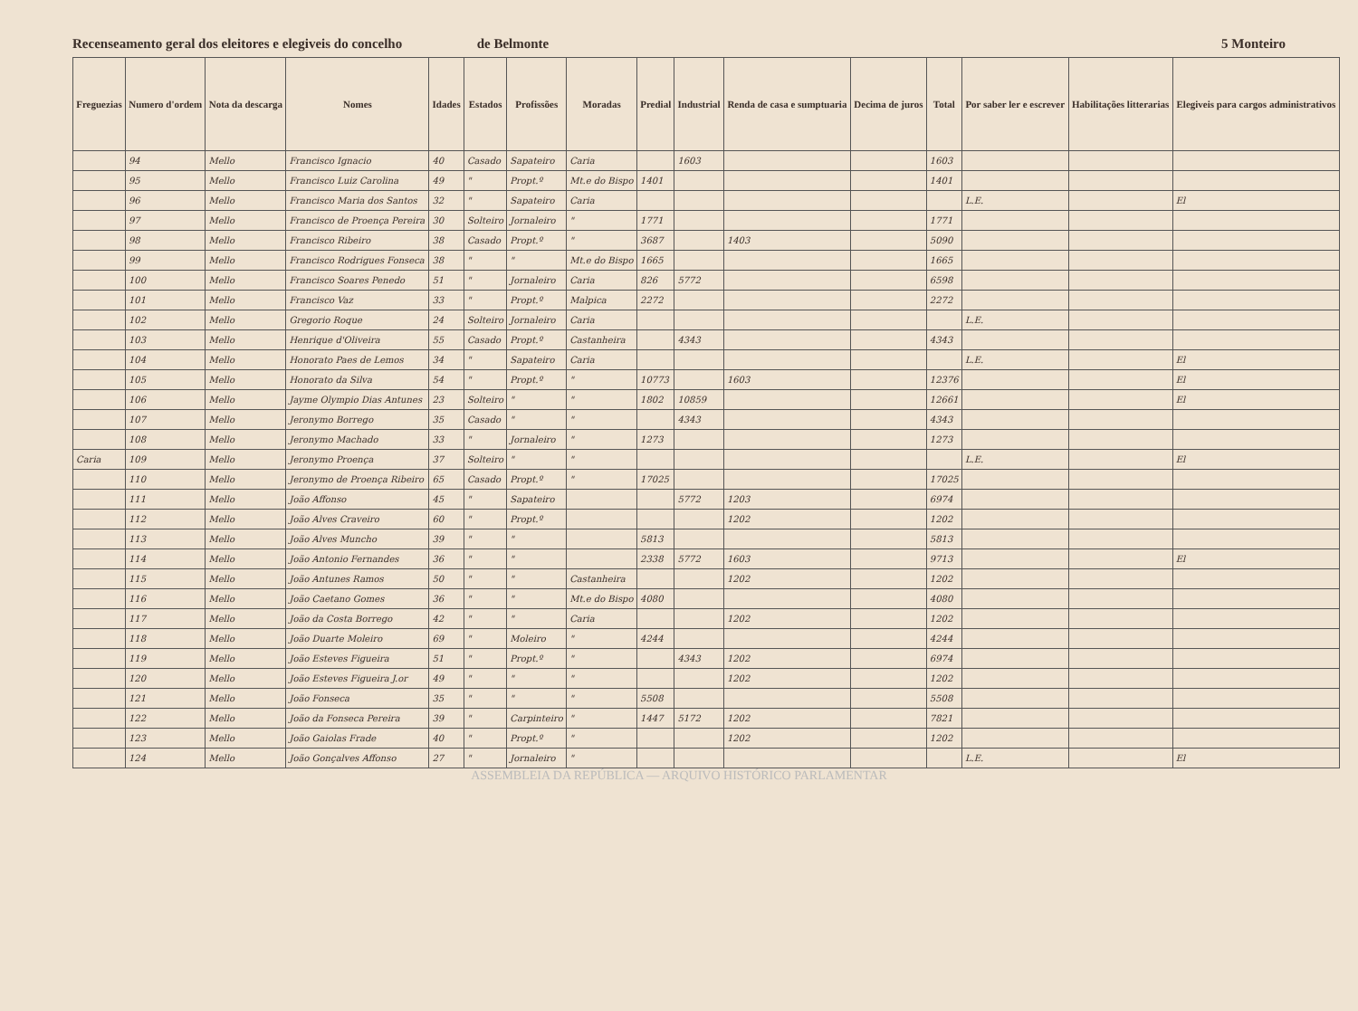Recenseamento geral dos eleitores e elegiveis do concelho
de Belmonte 5 Monteiro
| Freguezias | Numero d'ordem | Nota da descarga | Nomes | Idades | Estados | Profissões | Moradas | Predial | Industrial | Renda de casa e sumptuaria | Decima de juros | Total | Por saber ler e escrever | Habilitações litterarias | Elegiveis para cargos administrativos |
| --- | --- | --- | --- | --- | --- | --- | --- | --- | --- | --- | --- | --- | --- | --- | --- |
| | 94 | Mello | Francisco Ignacio | 40 | Casado | Sapateiro | Caria | | 1603 | | | 1603 | | | |
| | 95 | Mello | Francisco Luiz Carolina | 49 | " | Propt.º | Mt.e do Bispo | 1401 | | | | 1401 | | | |
| | 96 | Mello | Francisco Maria dos Santos | 32 | " | Sapateiro | Caria | | | | | | L.E. | | El |
| | 97 | Mello | Francisco de Proença Pereira | 30 | Solteiro | Jornaleiro | " | 1771 | | | | 1771 | | | |
| | 98 | Mello | Francisco Ribeiro | 38 | Casado | Propt.º | " | 3687 | | 1403 | | 5090 | | | |
| | 99 | Mello | Francisco Rodrigues Fonseca | 38 | " | " | Mt.e do Bispo | 1665 | | | | 1665 | | | |
| | 100 | Mello | Francisco Soares Penedo | 51 | " | Jornaleiro | Caria | 826 | 5772 | | | 6598 | | | |
| | 101 | Mello | Francisco Vaz | 33 | " | Propt.º | Malpica | 2272 | | | | 2272 | | | |
| | 102 | Mello | Gregorio Roque | 24 | Solteiro | Jornaleiro | Caria | | | | | | L.E. | | |
| | 103 | Mello | Henrique d'Oliveira | 55 | Casado | Propt.º | Castanheira | | 4343 | | | 4343 | | | |
| | 104 | Mello | Honorato Paes de Lemos | 34 | " | Sapateiro | Caria | | | | | | L.E. | | El |
| | 105 | Mello | Honorato da Silva | 54 | " | Propt.º | " | 10773 | | 1603 | | 12376 | | | El |
| | 106 | Mello | Jayme Olympio Dias Antunes | 23 | Solteiro | " | " | 1802 | 10859 | | | 12661 | | | El |
| | 107 | Mello | Jeronymo Borrego | 35 | Casado | " | " | | 4343 | | | 4343 | | | |
| | 108 | Mello | Jeronymo Machado | 33 | " | Jornaleiro | " | 1273 | | | | 1273 | | | |
| Caria | 109 | Mello | Jeronymo Proença | 37 | Solteiro | " | " | | | | | | L.E. | | El |
| | 110 | Mello | Jeronymo de Proença Ribeiro | 65 | Casado | Propt.º | " | 17025 | | | | 17025 | | | |
| | 111 | Mello | João Affonso | 45 | " | Sapateiro | | | 5772 | 1203 | | 6974 | | | |
| | 112 | Mello | João Alves Craveiro | 60 | " | Propt.º | | | | 1202 | | 1202 | | | |
| | 113 | Mello | João Alves Muncho | 39 | " | " | | 5813 | | | | 5813 | | | |
| | 114 | Mello | João Antonio Fernandes | 36 | " | " | | 2338 | 5772 | 1603 | | 9713 | | | El |
| | 115 | Mello | João Antunes Ramos | 50 | " | " | Castanheira | | | 1202 | | 1202 | | | |
| | 116 | Mello | João Caetano Gomes | 36 | " | " | Mt.e do Bispo | 4080 | | | | 4080 | | | |
| | 117 | Mello | João da Costa Borrego | 42 | " | " | Caria | | | 1202 | | 1202 | | | |
| | 118 | Mello | João Duarte Moleiro | 69 | " | Moleiro | " | 4244 | | | | 4244 | | | |
| | 119 | Mello | João Esteves Figueira | 51 | " | Propt.º | " | | 4343 | 1202 | | 6974 | | | |
| | 120 | Mello | João Esteves Figueira J.or | 49 | " | " | " | | | 1202 | | 1202 | | | |
| | 121 | Mello | João Fonseca | 35 | " | " | " | 5508 | | | | 5508 | | | |
| | 122 | Mello | João da Fonseca Pereira | 39 | " | Carpinteiro | " | 1447 | 5172 | 1202 | | 7821 | | | |
| | 123 | Mello | João Gaiolas Frade | 40 | " | Propt.º | " | | | 1202 | | 1202 | | | |
| | 124 | Mello | João Gonçalves Affonso | 27 | " | Jornaleiro | " | | | | | | L.E. | | El |
ASSEMBLEIA DA REPÚBLICA — ARQUIVO HISTÓRICO PARLAMENTAR